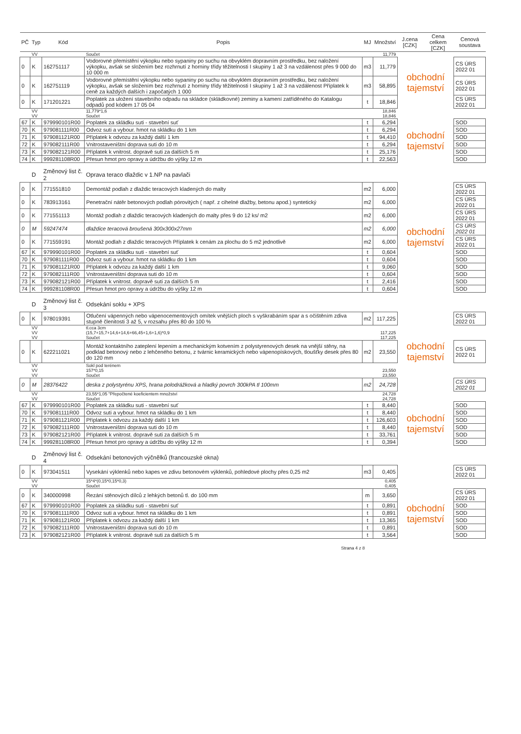| PČ | Typ | Kód | Popis | MJ | Množství | J.cena [CZK] | Cena celkem [CZK] | Cenová soustava |
| --- | --- | --- | --- | --- | --- | --- | --- | --- |
| | VV | | Součet | | 11,779 | | | |
| 0 | K | 162751117 | Vodorovné přemístění výkopku nebo sypaniny po suchu na obvyklém dopravním prostředku, bez naložení výkopku, avšak se složením bez rozhrnutí z horniny třídy těžitelnosti I skupiny 1 až 3 na vzdálenost přes 9 000 do 10 000 m | m3 | 11,779 | obchodní tajemství | | CS ÚRS 2022 01 |
| 0 | K | 162751119 | Vodorovné přemístění výkopku nebo sypaniny po suchu na obvyklém dopravním prostředku, bez naložení výkopku, avšak se složením bez rozhrnutí z horniny třídy těžitelnosti I skupiny 1 až 3 na vzdálenost Příplatek k ceně za každých dalších i započatých 1 000 | m3 | 58,895 | | | CS ÚRS 2022 01 |
| 0 | K | 171201221 | Poplatek za uložení stavebního odpadu na skládce (skládkovné) zeminy a kamení zatříděného do Katalogu odpadů pod kódem 17 05 04 | t | 18,846 | | | CS ÚRS 2022 01 |
| | VV | | 11,779*1,6 | | 18,846 | | | |
| | VV | | Součet | | 18,846 | | | |
| 67 | K | 979990101R00 | Poplatek za skládku suti - stavební suť | t | 6,294 | obchodní tajemství | | SOD |
| 70 | K | 979081111R00 | Odvoz suti a vybour. hmot na skládku do 1 km | t | 6,294 | | | SOD |
| 71 | K | 979081121R00 | Příplatek k odvozu za každý další 1 km | t | 94,410 | | | SOD |
| 72 | K | 979082111R00 | Vnitrostaveništní doprava suti do 10 m | t | 6,294 | | | SOD |
| 73 | K | 979082121R00 | Příplatek k vnitrost. dopravě suti za dalších 5 m | t | 25,176 | | | SOD |
| 74 | K | 999281108R00 | Přesun hmot pro opravy a údržbu do výšky 12 m | t | 22,563 | | | SOD |
| | D | Změnový list č. 2 | Oprava teraco dlaždic v 1.NP na pavlači | | | | | |
| 0 | K | 771551810 | Demontáž podlah z dlaždic teracových kladených do malty | m2 | 6,000 | obchodní tajemství | | CS ÚRS 2022 01 |
| 0 | K | 783913161 | Penetrační nátěr betonových podlah pórovitých ( např. z cihelné dlažby, betonu apod.) syntetický | m2 | 6,000 | | | CS ÚRS 2022 01 |
| 0 | K | 771551113 | Montáž podlah z dlaždic teracových kladených do malty přes 9 do 12 ks/ m2 | m2 | 6,000 | | | CS ÚRS 2022 01 |
| 0 | M | 59247474 | dlaždice teracová broušená 300x300x27mm | m2 | 6,000 | | | CS ÚRS 2022 01 |
| 0 | K | 771559191 | Montáž podlah z dlaždic teracových Příplatek k cenám za plochu do 5 m2 jednotlivě | m2 | 6,000 | | | CS ÚRS 2022 01 |
| 67 | K | 979990101R00 | Poplatek za skládku suti - stavební suť | t | 0,604 | | | SOD |
| 70 | K | 979081111R00 | Odvoz suti a vybour. hmot na skládku do 1 km | t | 0,604 | | | SOD |
| 71 | K | 979081121R00 | Příplatek k odvozu za každý další 1 km | t | 9,060 | | | SOD |
| 72 | K | 979082111R00 | Vnitrostaveništní doprava suti do 10 m | t | 0,604 | | | SOD |
| 73 | K | 979082121R00 | Příplatek k vnitrost. dopravě suti za dalších 5 m | t | 2,416 | | | SOD |
| 74 | K | 999281108R00 | Přesun hmot pro opravy a údržbu do výšky 12 m | t | 0,604 | | | SOD |
| | D | Změnový list č. 3 | Odsekání soklu + XPS | | | | | |
| 0 | K | 978019391 | Otlučení vápenných nebo vápenocementových omítek vnějších ploch s vyškrabáním spar a s očištěním zdiva stupně členitosti 3 až 5, v rozsahu přes 80 do 100 % | m2 | 117,225 | | | CS ÚRS 2022 01 |
| | VV | | tl.cca 3cm | | | | | |
| | VV | | (15,7+15,7+14,6+14,6+66,45+1,6+1,6)*0,9 | | 117,225 | | | |
| | VV | | Součet | | 117,225 | | | |
| 0 | K | 622211021 | Montáž kontaktního zateplení lepením a mechanickým kotvením z polystyrenových desek na vnější stěny, na podklad betonový nebo z lehčeného betonu, z tvárnic keramických nebo vápenopískových, tloušťky desek přes 80 do 120 mm | m2 | 23,550 | obchodní tajemství | | CS ÚRS 2022 01 |
| | VV | | Sokl pod terénem | | | | | |
| | VV | | 157*0,15 | | 23,550 | | | |
| | VV | | Součet | | 23,550 | | | |
| 0 | M | 28376422 | deska z polystyrénu XPS, hrana polodrážková a hladký povrch 300kPA tl 100mm | m2 | 24,728 | | | CS ÚRS 2022 01 |
| | VV | | 23,55*1,05 "Přepočtené koeficientem množství | | 24,728 | | | |
| | VV | | Součet | | 24,728 | | | |
| 67 | K | 979990101R00 | Poplatek za skládku suti - stavební suť | t | 8,440 | obchodní tajemství | | SOD |
| 70 | K | 979081111R00 | Odvoz suti a vybour. hmot na skládku do 1 km | t | 8,440 | | | SOD |
| 71 | K | 979081121R00 | Příplatek k odvozu za každý další 1 km | t | 126,603 | | | SOD |
| 72 | K | 979082111R00 | Vnitrostaveništní doprava suti do 10 m | t | 8,440 | | | SOD |
| 73 | K | 979082121R00 | Příplatek k vnitrost. dopravě suti za dalších 5 m | t | 33,761 | | | SOD |
| 74 | K | 999281108R00 | Přesun hmot pro opravy a údržbu do výšky 12 m | t | 0,394 | | | SOD |
| | D | Změnový list č. 4 | Odsekání betonových výčnělků (francouzské okna) | | | | | |
| 0 | K | 973041511 | Vysekání výklenků nebo kapes ve zdivu betonovém výklenků, pohledové plochy přes 0,25 m2 | m3 | 0,405 | | | CS ÚRS 2022 01 |
| | VV | | 15*4*(0,15*0,15*0,3) | | 0,405 | | | |
| | VV | | Součet | | 0,405 | | | |
| 0 | K | 340000998 | Řezání stěnových dílců z lehkých betonů tl. do 100 mm | m | 3,650 | obchodní tajemství | | CS ÚRS 2022 01 |
| 67 | K | 979990101R00 | Poplatek za skládku suti - stavební suť | t | 0,891 | | | SOD |
| 70 | K | 979081111R00 | Odvoz suti a vybour. hmot na skládku do 1 km | t | 0,891 | | | SOD |
| 71 | K | 979081121R00 | Příplatek k odvozu za každý další 1 km | t | 13,365 | | | SOD |
| 72 | K | 979082111R00 | Vnitrostaveništní doprava suti do 10 m | t | 0,891 | | | SOD |
| 73 | K | 979082121R00 | Příplatek k vnitrost. dopravě suti za dalších 5 m | t | 3,564 | | | SOD |
Strana 4 z 8